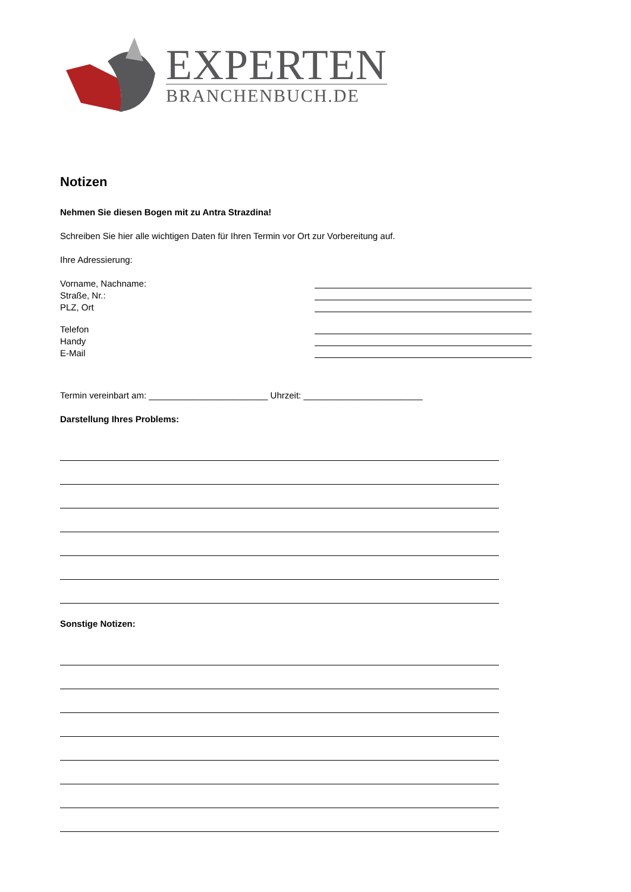EXPERTEN
BRANCHENBUCH.DE
Notizen
Nehmen Sie diesen Bogen mit zu Antra Strazdina!
Schreiben Sie hier alle wichtigen Daten für Ihren Termin vor Ort zur Vorbereitung auf.
Ihre Adressierung:
Vorname, Nachname:
Straße, Nr.:
PLZ, Ort
Telefon
Handy
E-Mail
Termin vereinbart am: ________________________ Uhrzeit: ________________________
Darstellung Ihres Problems:
Sonstige Notizen: